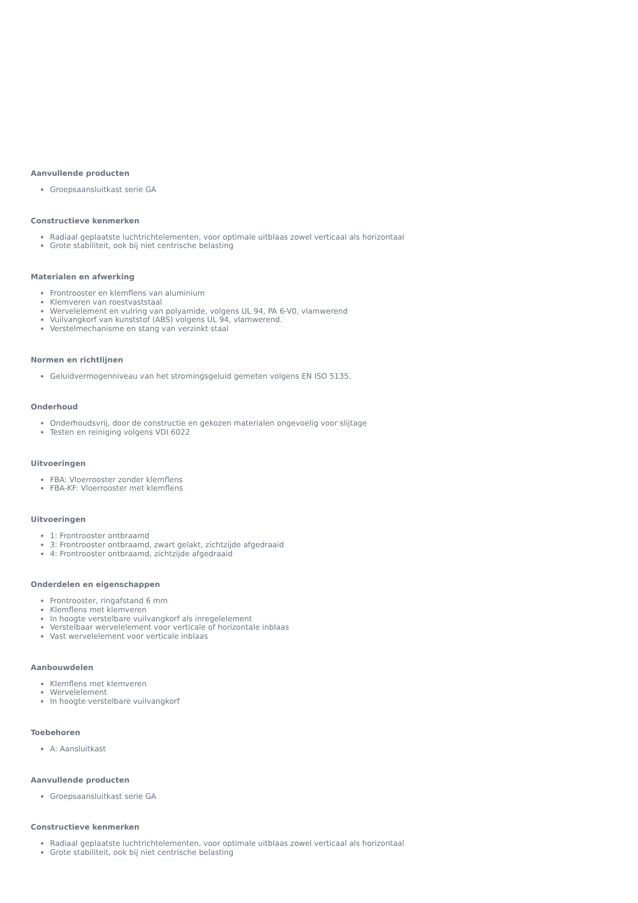Aanvullende producten
Groepsaansluitkast serie GA
Constructieve kenmerken
Radiaal geplaatste luchtrichtelementen, voor optimale uitblaas zowel verticaal als horizontaal
Grote stabiliteit, ook bij niet centrische belasting
Materialen en afwerking
Frontrooster en klemflens van aluminium
Klemveren van roestvaststaal
Wervelelement en vulring van polyamide, volgens UL 94, PA 6-V0, vlamwerend
Vuilvangkorf van kunststof (ABS) volgens UL 94, vlamwerend.
Verstelmechanisme en stang van verzinkt staal
Normen en richtlijnen
Geluidvermogenniveau van het stromingsgeluid gemeten volgens EN ISO 5135.
Onderhoud
Onderhoudsvrij, door de constructie en gekozen materialen ongevoelig voor slijtage
Testen en reiniging volgens VDI 6022
Uitvoeringen
FBA: Vloerrooster zonder klemflens
FBA-KF: Vloerrooster met klemflens
Uitvoeringen
1: Frontrooster ontbraamd
3: Frontrooster ontbraamd, zwart gelakt, zichtzijde afgedraaid
4: Frontrooster ontbraamd, zichtzijde afgedraaid
Onderdelen en eigenschappen
Frontrooster, ringafstand 6 mm
Klemflens met klemveren
In hoogte verstelbare vuilvangkorf als inregelelement
Verstelbaar wervelelement voor verticale of horizontale inblaas
Vast wervelelement voor verticale inblaas
Aanbouwdelen
Klemflens met klemveren
Wervelelement
In hoogte verstelbare vuilvangkorf
Toebehoren
A: Aansluitkast
Aanvullende producten
Groepsaansluitkast serie GA
Constructieve kenmerken
Radiaal geplaatste luchtrichtelementen, voor optimale uitblaas zowel verticaal als horizontaal
Grote stabiliteit, ook bij niet centrische belasting